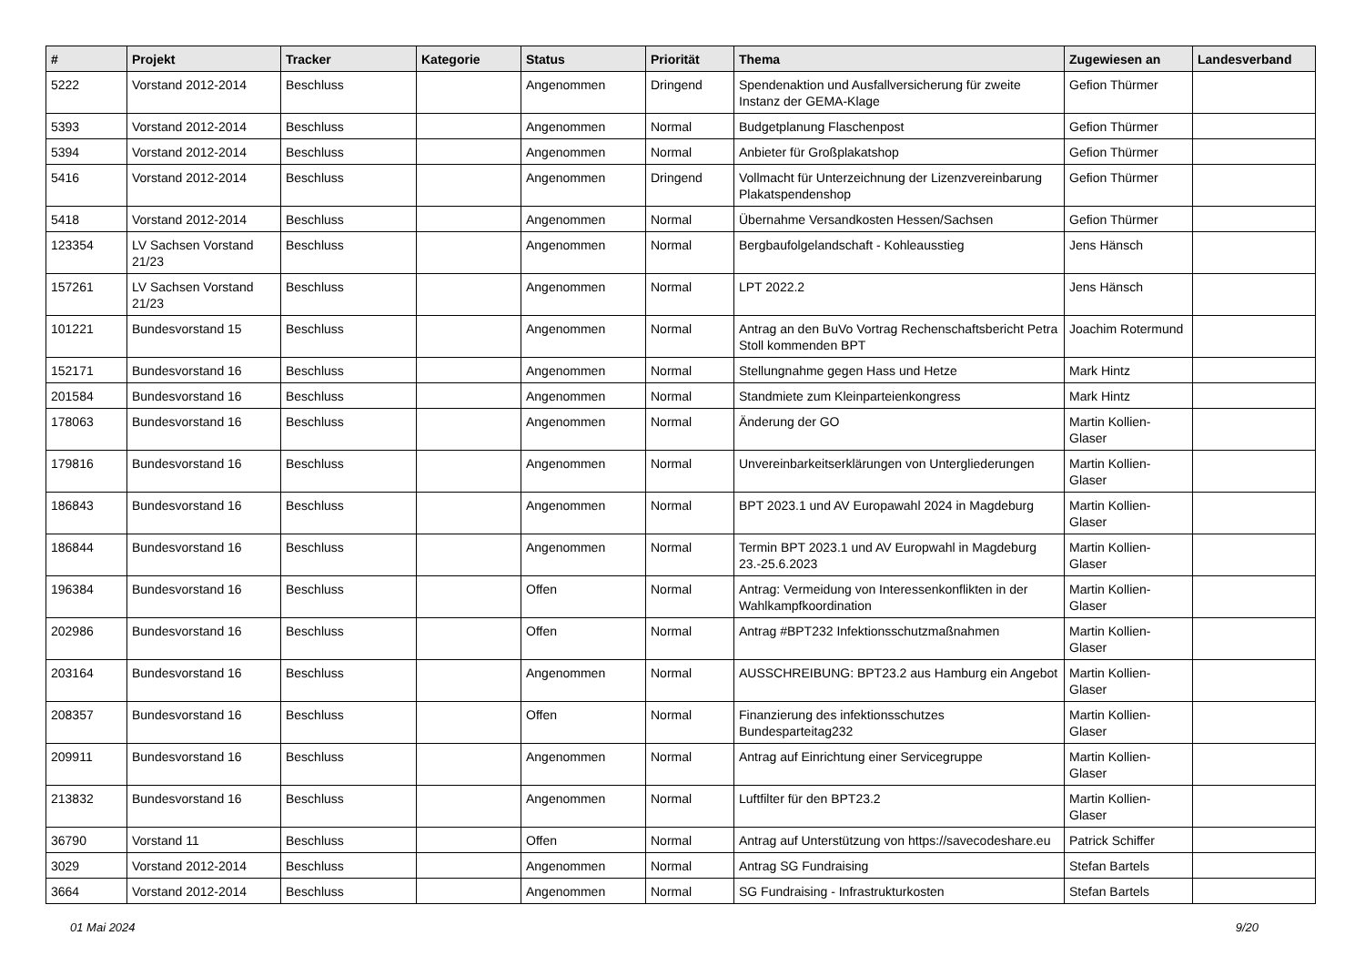| # | Projekt | Tracker | Kategorie | Status | Priorität | Thema | Zugewiesen an | Landesverband |
| --- | --- | --- | --- | --- | --- | --- | --- | --- |
| 5222 | Vorstand 2012-2014 | Beschluss | | Angenommen | Dringend | Spendenaktion und Ausfallversicherung für zweite Instanz der GEMA-Klage | Gefion Thürmer | |
| 5393 | Vorstand 2012-2014 | Beschluss | | Angenommen | Normal | Budgetplanung Flaschenpost | Gefion Thürmer | |
| 5394 | Vorstand 2012-2014 | Beschluss | | Angenommen | Normal | Anbieter für Großplakatshop | Gefion Thürmer | |
| 5416 | Vorstand 2012-2014 | Beschluss | | Angenommen | Dringend | Vollmacht für Unterzeichnung der Lizenzvereinbarung Plakatspendenshop | Gefion Thürmer | |
| 5418 | Vorstand 2012-2014 | Beschluss | | Angenommen | Normal | Übernahme Versandkosten Hessen/Sachsen | Gefion Thürmer | |
| 123354 | LV Sachsen Vorstand 21/23 | Beschluss | | Angenommen | Normal | Bergbaufolgelandschaft - Kohleausstieg | Jens Hänsch | |
| 157261 | LV Sachsen Vorstand 21/23 | Beschluss | | Angenommen | Normal | LPT 2022.2 | Jens Hänsch | |
| 101221 | Bundesvorstand 15 | Beschluss | | Angenommen | Normal | Antrag an den BuVo Vortrag Rechenschaftsbericht Petra Stoll kommenden BPT | Joachim Rotermund | |
| 152171 | Bundesvorstand 16 | Beschluss | | Angenommen | Normal | Stellungnahme gegen Hass und Hetze | Mark Hintz | |
| 201584 | Bundesvorstand 16 | Beschluss | | Angenommen | Normal | Standmiete zum Kleinparteienkongress | Mark Hintz | |
| 178063 | Bundesvorstand 16 | Beschluss | | Angenommen | Normal | Änderung der GO | Martin Kollien-Glaser | |
| 179816 | Bundesvorstand 16 | Beschluss | | Angenommen | Normal | Unvereinbarkeitserklärungen von Untergliederungen | Martin Kollien-Glaser | |
| 186843 | Bundesvorstand 16 | Beschluss | | Angenommen | Normal | BPT 2023.1 und AV Europawahl 2024 in Magdeburg | Martin Kollien-Glaser | |
| 186844 | Bundesvorstand 16 | Beschluss | | Angenommen | Normal | Termin BPT 2023.1 und AV Europwahl in Magdeburg 23.-25.6.2023 | Martin Kollien-Glaser | |
| 196384 | Bundesvorstand 16 | Beschluss | | Offen | Normal | Antrag: Vermeidung von Interessenkonflikten in der Wahlkampfkoordination | Martin Kollien-Glaser | |
| 202986 | Bundesvorstand 16 | Beschluss | | Offen | Normal | Antrag #BPT232 Infektionsschutzmaßnahmen | Martin Kollien-Glaser | |
| 203164 | Bundesvorstand 16 | Beschluss | | Angenommen | Normal | AUSSCHREIBUNG: BPT23.2 aus Hamburg ein Angebot | Martin Kollien-Glaser | |
| 208357 | Bundesvorstand 16 | Beschluss | | Offen | Normal | Finanzierung des infektionsschutzes Bundesparteitag232 | Martin Kollien-Glaser | |
| 209911 | Bundesvorstand 16 | Beschluss | | Angenommen | Normal | Antrag auf Einrichtung einer Servicegruppe | Martin Kollien-Glaser | |
| 213832 | Bundesvorstand 16 | Beschluss | | Angenommen | Normal | Luftfilter für den BPT23.2 | Martin Kollien-Glaser | |
| 36790 | Vorstand 11 | Beschluss | | Offen | Normal | Antrag auf Unterstützung von https://savecodeshare.eu | Patrick Schiffer | |
| 3029 | Vorstand 2012-2014 | Beschluss | | Angenommen | Normal | Antrag SG Fundraising | Stefan Bartels | |
| 3664 | Vorstand 2012-2014 | Beschluss | | Angenommen | Normal | SG Fundraising - Infrastrukturkosten | Stefan Bartels | |
01 Mai 2024 9/20